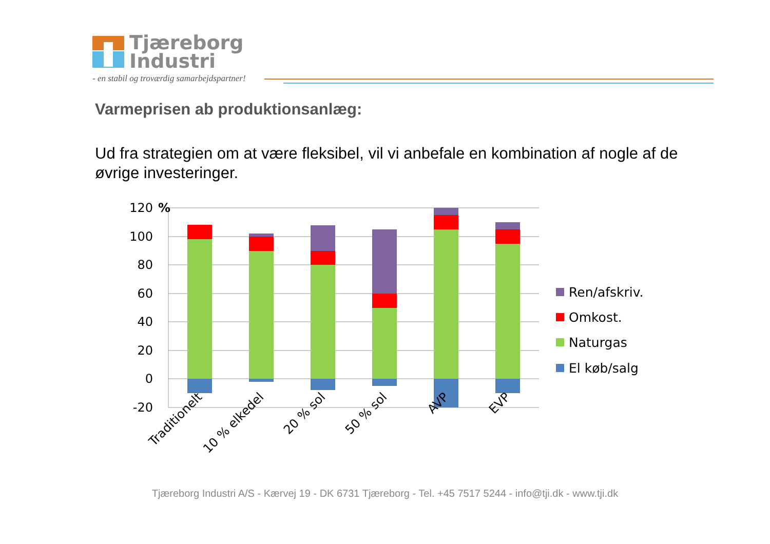Tjæreborg
Industri
- en stabil og troværdig samarbejdspartner!
Varmeprisen ab produktionsanlæg:
Ud fra strategien om at være fleksibel, vil vi anbefale en kombination af nogle af de øvrige investeringer.
120
100
80
60
40
20
0
-20
%
Traditionelt
10 % elkedel
20 % sol
50 % sol
AVP
EVP
Ren/afskriv.
Omkost.
Naturgas
El køb/salg
Tjæreborg Industri A/S - Kærvej 19 - DK 6731 Tjæreborg - Tel. +45 7517 5244 - info@tji.dk - www.tji.dk